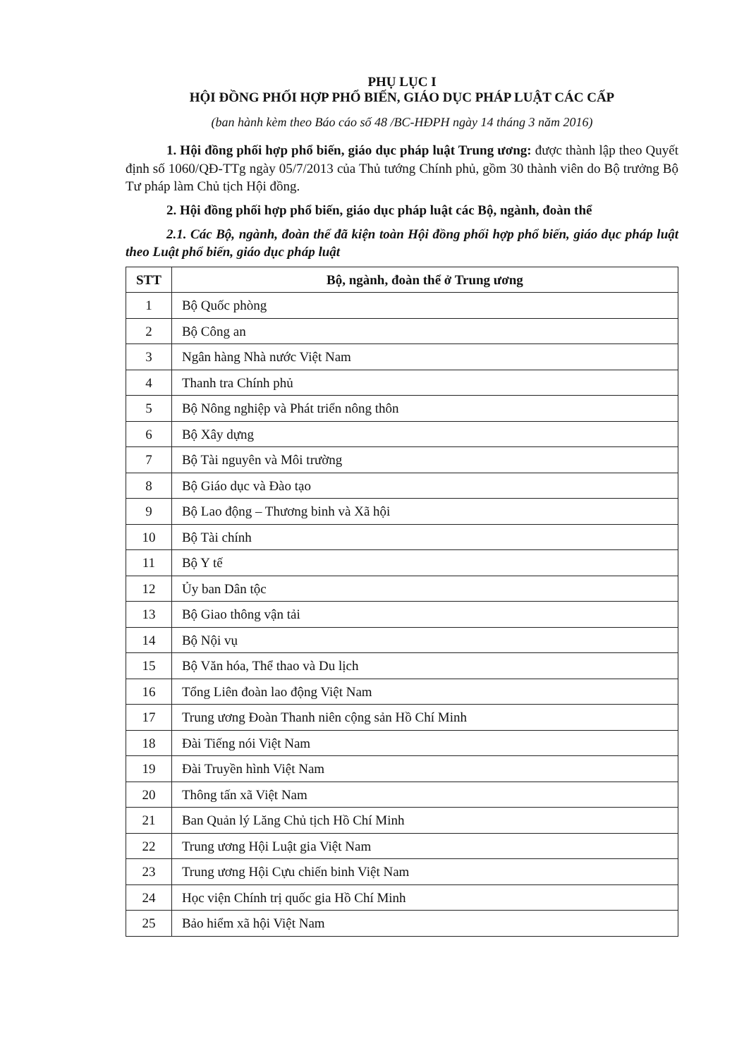PHỤ LỤC I
HỘI ĐỒNG PHỐI HỢP PHỔ BIẾN, GIÁO DỤC PHÁP LUẬT CÁC CẤP
(ban hành kèm theo Báo cáo số 48 /BC-HĐPH ngày 14 tháng 3 năm 2016)
1. Hội đồng phối hợp phổ biến, giáo dục pháp luật Trung ương: được thành lập theo Quyết định số 1060/QĐ-TTg ngày 05/7/2013 của Thủ tướng Chính phủ, gồm 30 thành viên do Bộ trưởng Bộ Tư pháp làm Chủ tịch Hội đồng.
2. Hội đồng phối hợp phổ biến, giáo dục pháp luật các Bộ, ngành, đoàn thể
2.1. Các Bộ, ngành, đoàn thể đã kiện toàn Hội đồng phối hợp phổ biến, giáo dục pháp luật theo Luật phổ biến, giáo dục pháp luật
| STT | Bộ, ngành, đoàn thể ở Trung ương |
| --- | --- |
| 1 | Bộ Quốc phòng |
| 2 | Bộ Công an |
| 3 | Ngân hàng Nhà nước Việt Nam |
| 4 | Thanh tra Chính phủ |
| 5 | Bộ Nông nghiệp và Phát triển nông thôn |
| 6 | Bộ Xây dựng |
| 7 | Bộ Tài nguyên và Môi trường |
| 8 | Bộ Giáo dục và Đào tạo |
| 9 | Bộ Lao động – Thương binh và Xã hội |
| 10 | Bộ Tài chính |
| 11 | Bộ Y tế |
| 12 | Ủy ban Dân tộc |
| 13 | Bộ Giao thông vận tải |
| 14 | Bộ Nội vụ |
| 15 | Bộ Văn hóa, Thể thao và Du lịch |
| 16 | Tổng Liên đoàn lao động Việt Nam |
| 17 | Trung ương Đoàn Thanh niên cộng sản Hồ Chí Minh |
| 18 | Đài Tiếng nói Việt Nam |
| 19 | Đài Truyền hình Việt Nam |
| 20 | Thông tấn xã Việt Nam |
| 21 | Ban Quản lý Lăng Chủ tịch Hồ Chí Minh |
| 22 | Trung ương Hội Luật gia Việt Nam |
| 23 | Trung ương Hội Cựu chiến binh Việt Nam |
| 24 | Học viện Chính trị quốc gia Hồ Chí Minh |
| 25 | Bảo hiểm xã hội Việt Nam |